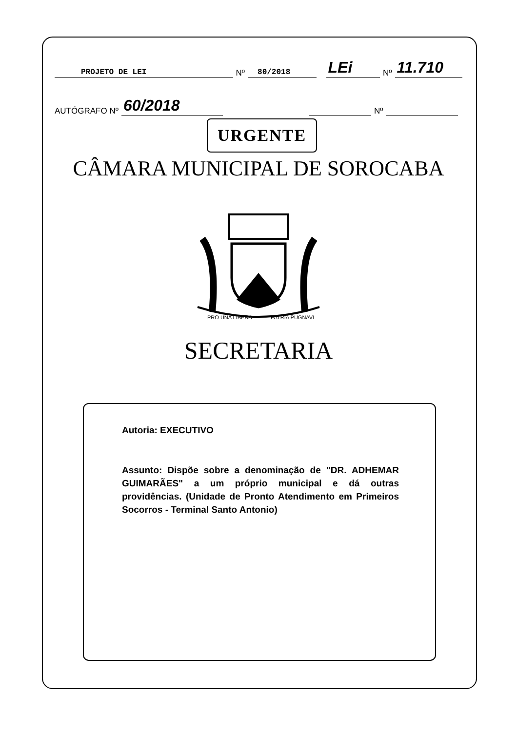PROJETO DE LEI Nº 80/2018 LEi Nº 11.710
AUTÓGRAFO Nº 60/2018 Nº
URGENTE
CÂMARA MUNICIPAL DE SOROCABA
PRO UNA LIBERA
PATRIA PUGNAVI
SECRETARIA
Autoria: EXECUTIVO
Assunto: Dispõe sobre a denominação de "DR. ADHEMAR GUIMARÃES" a um próprio municipal e dá outras providências. (Unidade de Pronto Atendimento em Primeiros Socorros - Terminal Santo Antonio)